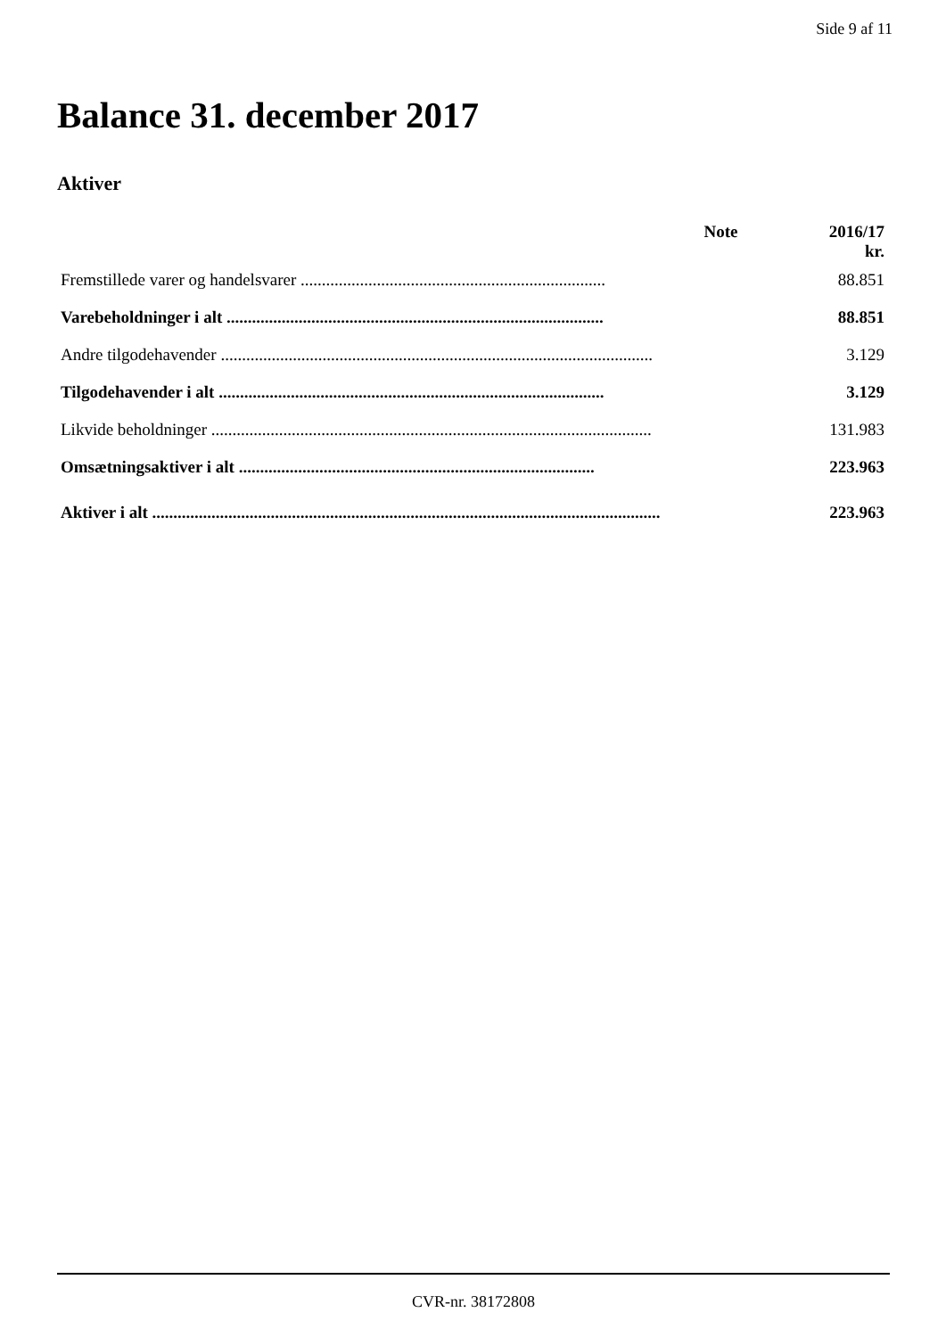Side 9 af 11
Balance 31. december 2017
Aktiver
| | Note | 2016/17 kr. |
| --- | --- | --- |
| Fremstillede varer og handelsvarer ........................................................................ | | 88.851 |
| Varebeholdninger i alt ......................................................................................... | | 88.851 |
| Andre tilgodehavender ...................................................................................................... | | 3.129 |
| Tilgodehavender i alt ........................................................................................... | | 3.129 |
| Likvide beholdninger ........................................................................................................ | | 131.983 |
| Omsætningsaktiver i alt .................................................................................... | | 223.963 |
| Aktiver i alt ........................................................................................................................ | | 223.963 |
CVR-nr. 38172808